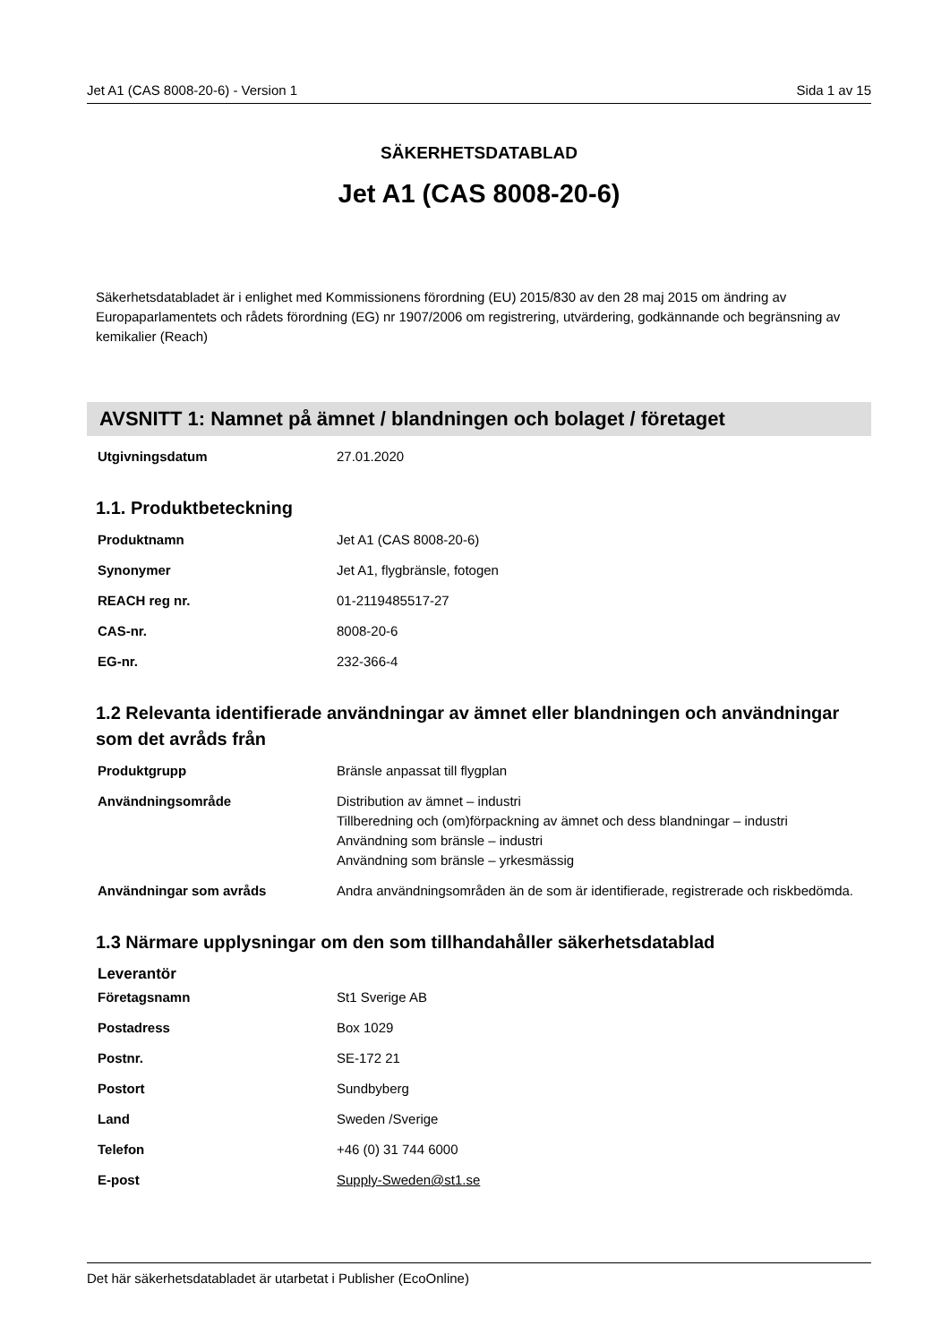Jet A1 (CAS 8008-20-6) - Version 1 Sida 1 av 15
SÄKERHETSDATABLAD
Jet A1 (CAS 8008-20-6)
Säkerhetsdatabladet är i enlighet med Kommissionens förordning (EU) 2015/830 av den 28 maj 2015 om ändring av Europaparlamentets och rådets förordning (EG) nr 1907/2006 om registrering, utvärdering, godkännande och begränsning av kemikalier (Reach)
AVSNITT 1: Namnet på ämnet / blandningen och bolaget / företaget
| Utgivningsdatum | 27.01.2020 |
1.1. Produktbeteckning
| Produktnamn | Jet A1 (CAS 8008-20-6) |
| Synonymer | Jet A1, flygbränsle, fotogen |
| REACH reg nr. | 01-2119485517-27 |
| CAS-nr. | 8008-20-6 |
| EG-nr. | 232-366-4 |
1.2 Relevanta identifierade användningar av ämnet eller blandningen och användningar som det avråds från
| Produktgrupp | Bränsle anpassat till flygplan |
| Användningsområde | Distribution av ämnet – industri Tillberedning och (om)förpackning av ämnet och dess blandningar – industri Användning som bränsle – industri Användning som bränsle – yrkesmässig |
| Användningar som avråds | Andra användningsområden än de som är identifierade, registrerade och riskbedömda. |
1.3 Närmare upplysningar om den som tillhandahåller säkerhetsdatablad
| Leverantör | |
| Företagsnamn | St1 Sverige AB |
| Postadress | Box 1029 |
| Postnr. | SE-172 21 |
| Postort | Sundbyberg |
| Land | Sweden /Sverige |
| Telefon | +46 (0) 31 744 6000 |
| E-post | Supply-Sweden@st1.se |
Det här säkerhetsdatabladet är utarbetat i Publisher (EcoOnline)